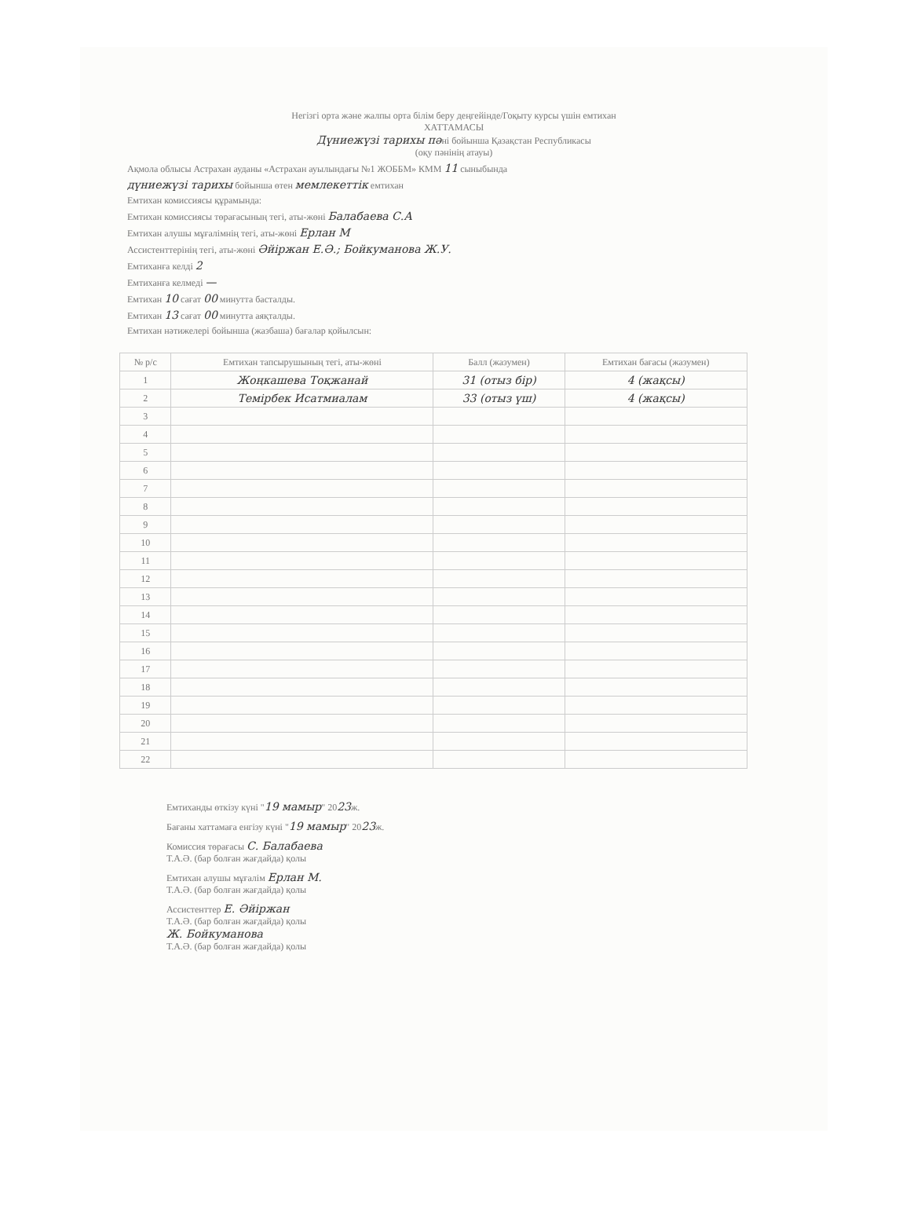Негізгі орта және жалпы орта білім беру деңгейінде/Гоқыту курсы үшін емтихан
ХАТТАМАСЫ
Дүниежүзі тарихы пәні бойынша Қазақстан Республикасы
(оқу пәнінің атауы)
Ақмола облысы Астрахан ауданы «Астрахан ауылындағы №1 ЖОББМ» КММ 11 сыныбында
дүниежүзі тарихы бойынша өтен мемлекеттік емтихан
Емтихан комиссиясы құрамында:
Емтихан комиссиясы төрағасының тегі, аты-жөні Балабаева С.А
Емтихан алушы мұғалімнің тегі, аты-жөні Ерлан М
Ассистенттерінің тегі, аты-жөні Әйіржан Е.Ә.; Бойкуманова Ж.У.
Емтиханға келді 2
Емтиханға келмеді —
Емтихан 10 сағат 00 минутта басталды.
Емтихан 13 сағат 00 минутта аяқталды.
Емтихан нәтижелері бойынша (жазбаша) бағалар қойылсын:
| № р/с | Емтихан тапсырушының тегі, аты-жөні | Балл (жазумен) | Емтихан бағасы (жазумен) |
| --- | --- | --- | --- |
| 1 | Жоңкашева Тоқжанай | 31 (отыз бір) | 4 (жақсы) |
| 2 | Темірбек Исатмиалам | 33 (отыз үш) | 4 (жақсы) |
| 3 | | | |
| 4 | | | |
| 5 | | | |
| 6 | | | |
| 7 | | | |
| 8 | | | |
| 9 | | | |
| 10 | | | |
| 11 | | | |
| 12 | | | |
| 13 | | | |
| 14 | | | |
| 15 | | | |
| 16 | | | |
| 17 | | | |
| 18 | | | |
| 19 | | | |
| 20 | | | |
| 21 | | | |
| 22 | | | |
Емтиханды өткізу күні "19 мамыр" 2023ж.
Бағаны хаттамаға енгізу күні "19 мамыр" 2023ж.
Комиссия төрағасы С. Балабаева
Т.А.Ә. (бар болған жағдайда) қолы
Емтихан алушы мұғалім Ерлан М.
Т.А.Ә. (бар болған жағдайда) қолы
Ассистенттер Е. Әйіржан
Т.А.Ә. (бар болған жағдайда) қолы
Ж. Бойкуманова
Т.А.Ә. (бар болған жағдайда) қолы